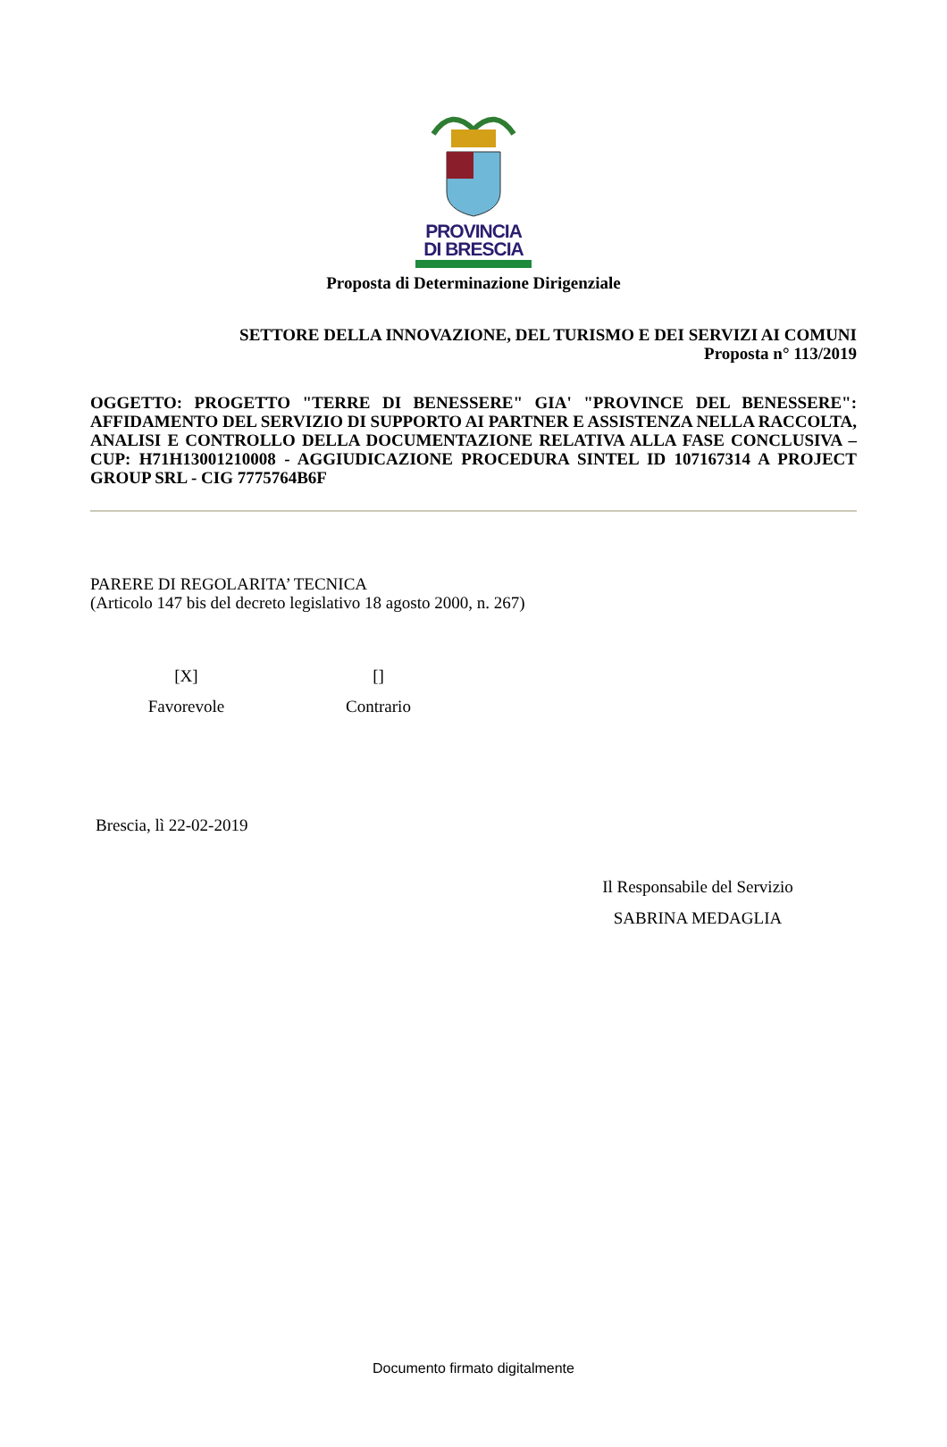PROVINCIA
DI BRESCIA
Proposta di Determinazione Dirigenziale
SETTORE DELLA INNOVAZIONE, DEL TURISMO E DEI SERVIZI AI COMUNI
Proposta n° 113/2019
OGGETTO: PROGETTO "TERRE DI BENESSERE" GIA' "PROVINCE DEL BENESSERE": AFFIDAMENTO DEL SERVIZIO DI SUPPORTO AI PARTNER E ASSISTENZA NELLA RACCOLTA, ANALISI E CONTROLLO DELLA DOCUMENTAZIONE RELATIVA ALLA FASE CONCLUSIVA – CUP: H71H13001210008 - AGGIUDICAZIONE PROCEDURA SINTEL ID 107167314 A PROJECT GROUP SRL - CIG 7775764B6F
PARERE DI REGOLARITA’ TECNICA
(Articolo 147 bis del decreto legislativo 18 agosto 2000, n. 267)
[X]
Favorevole
[]
Contrario
Brescia, lì 22-02-2019
Il Responsabile del Servizio
SABRINA MEDAGLIA
Documento firmato digitalmente